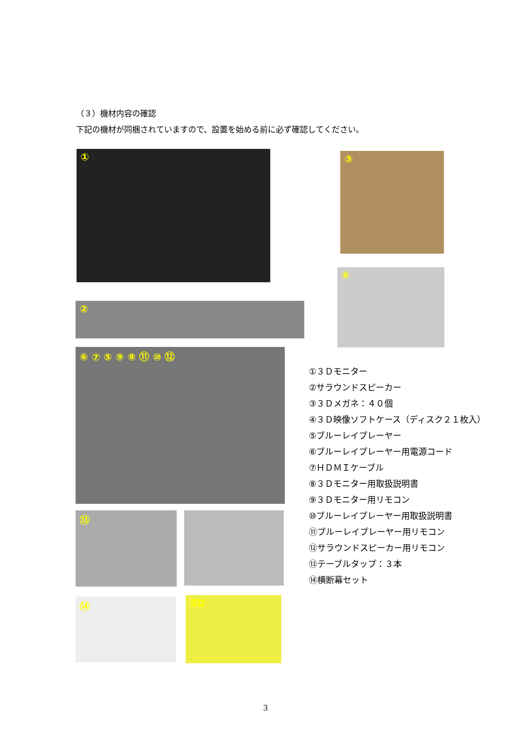（３）機材内容の確認
下記の機材が同梱されていますので、設置を始める前に必ず確認してください。
① ③
④
②
⑥ ⑦ ⑤ ⑨ ⑧ ⑪ ⑩ ⑫
⑬
⑭ 3D
①３Ｄモニター
②サラウンドスピーカー
③３Ｄメガネ：４０個
④３Ｄ映像ソフトケース（ディスク２１枚入）
⑤ブルーレイプレーヤー
⑥ブルーレイプレーヤー用電源コード
⑦ＨＤＭＩケーブル
⑧３Ｄモニター用取扱説明書
⑨３Ｄモニター用リモコン
⑩ブルーレイプレーヤー用取扱説明書
⑪ブルーレイプレーヤー用リモコン
⑫サラウンドスピーカー用リモコン
⑬テーブルタップ：３本
⑭横断幕セット
3